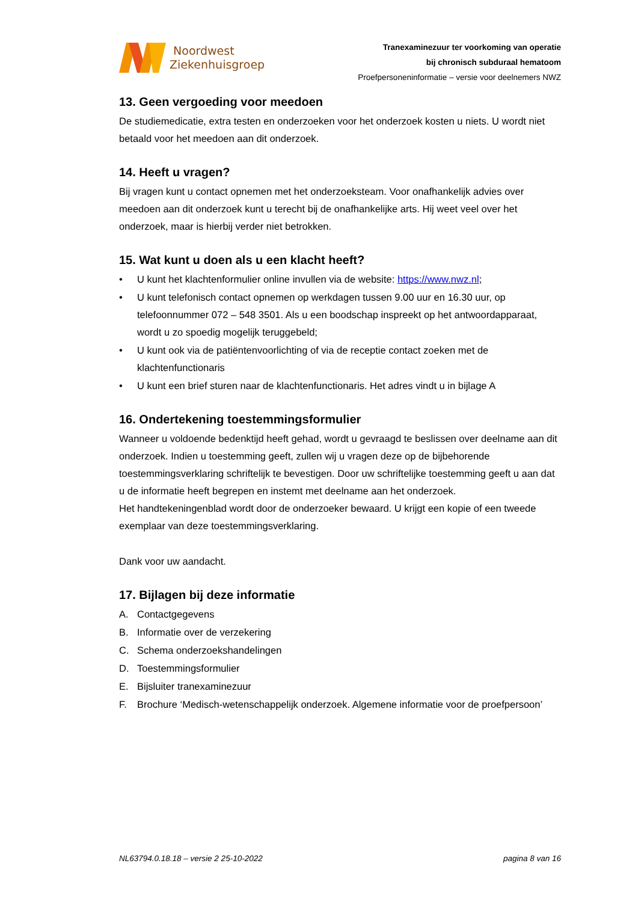Noordwest
Ziekenhuisgroep
Tranexaminezuur ter voorkoming van operatie
bij chronisch subduraal hematoom
Proefpersoneninformatie – versie voor deelnemers NWZ
13. Geen vergoeding voor meedoen
De studiemedicatie, extra testen en onderzoeken voor het onderzoek kosten u niets. U wordt niet betaald voor het meedoen aan dit onderzoek.
14. Heeft u vragen?
Bij vragen kunt u contact opnemen met het onderzoeksteam. Voor onafhankelijk advies over meedoen aan dit onderzoek kunt u terecht bij de onafhankelijke arts. Hij weet veel over het onderzoek, maar is hierbij verder niet betrokken.
15. Wat kunt u doen als u een klacht heeft?
• U kunt het klachtenformulier online invullen via de website: https://www.nwz.nl;
• U kunt telefonisch contact opnemen op werkdagen tussen 9.00 uur en 16.30 uur, op telefoonnummer 072 – 548 3501. Als u een boodschap inspreekt op het antwoordapparaat, wordt u zo spoedig mogelijk teruggebeld;
• U kunt ook via de patiëntenvoorlichting of via de receptie contact zoeken met de klachtenfunctionaris
• U kunt een brief sturen naar de klachtenfunctionaris. Het adres vindt u in bijlage A
16. Ondertekening toestemmingsformulier
Wanneer u voldoende bedenktijd heeft gehad, wordt u gevraagd te beslissen over deelname aan dit onderzoek. Indien u toestemming geeft, zullen wij u vragen deze op de bijbehorende toestemmingsverklaring schriftelijk te bevestigen. Door uw schriftelijke toestemming geeft u aan dat u de informatie heeft begrepen en instemt met deelname aan het onderzoek.
Het handtekeningenblad wordt door de onderzoeker bewaard. U krijgt een kopie of een tweede exemplaar van deze toestemmingsverklaring.
Dank voor uw aandacht.
17. Bijlagen bij deze informatie
A. Contactgegevens
B. Informatie over de verzekering
C. Schema onderzoekshandelingen
D. Toestemmingsformulier
E. Bijsluiter tranexaminezuur
F. Brochure ‘Medisch-wetenschappelijk onderzoek. Algemene informatie voor de proefpersoon’
NL63794.0.18.18 – versie 2 25-10-2022 pagina 8 van 16